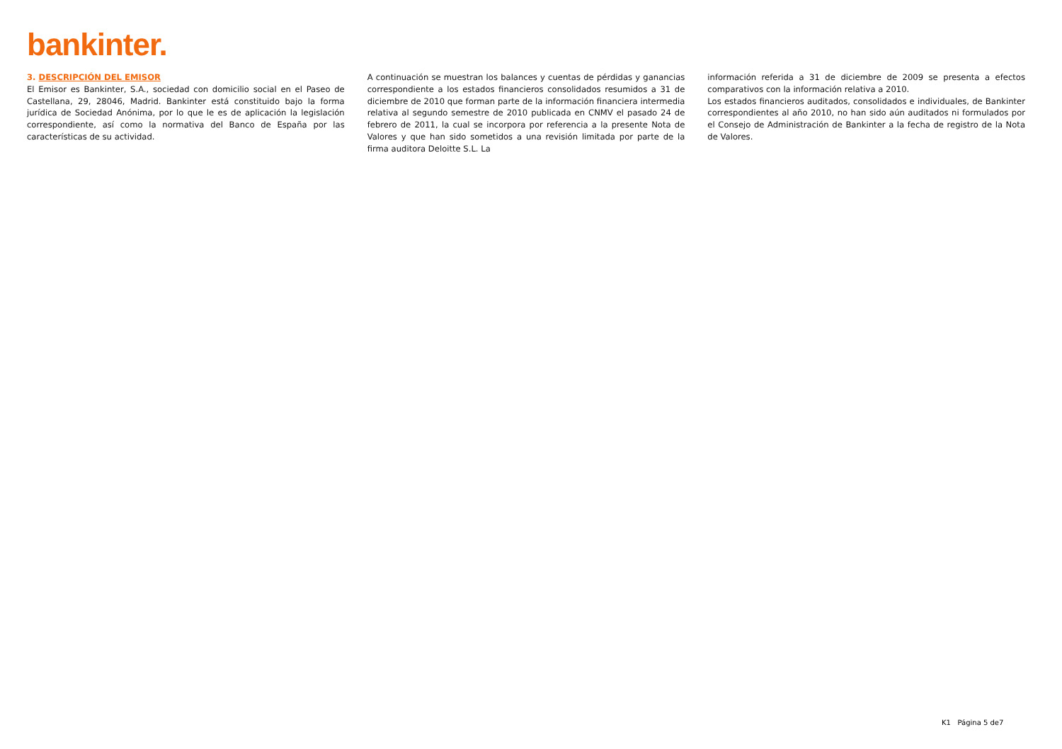bankinter.
3. DESCRIPCIÓN DEL EMISOR
El Emisor es Bankinter, S.A., sociedad con domicilio social en el Paseo de Castellana, 29, 28046, Madrid. Bankinter está constituido bajo la forma jurídica de Sociedad Anónima, por lo que le es de aplicación la legislación correspondiente, así como la normativa del Banco de España por las características de su actividad.
A continuación se muestran los balances y cuentas de pérdidas y ganancias correspondiente a los estados financieros consolidados resumidos a 31 de diciembre de 2010 que forman parte de la información financiera intermedia relativa al segundo semestre de 2010 publicada en CNMV el pasado 24 de febrero de 2011, la cual se incorpora por referencia a la presente Nota de Valores y que han sido sometidos a una revisión limitada por parte de la firma auditora Deloitte S.L. La
información referida a 31 de diciembre de 2009 se presenta a efectos comparativos con la información relativa a 2010.
Los estados financieros auditados, consolidados e individuales, de Bankinter correspondientes al año 2010, no han sido aún auditados ni formulados por el Consejo de Administración de Bankinter a la fecha de registro de la Nota de Valores.
K1 Página 5 de7